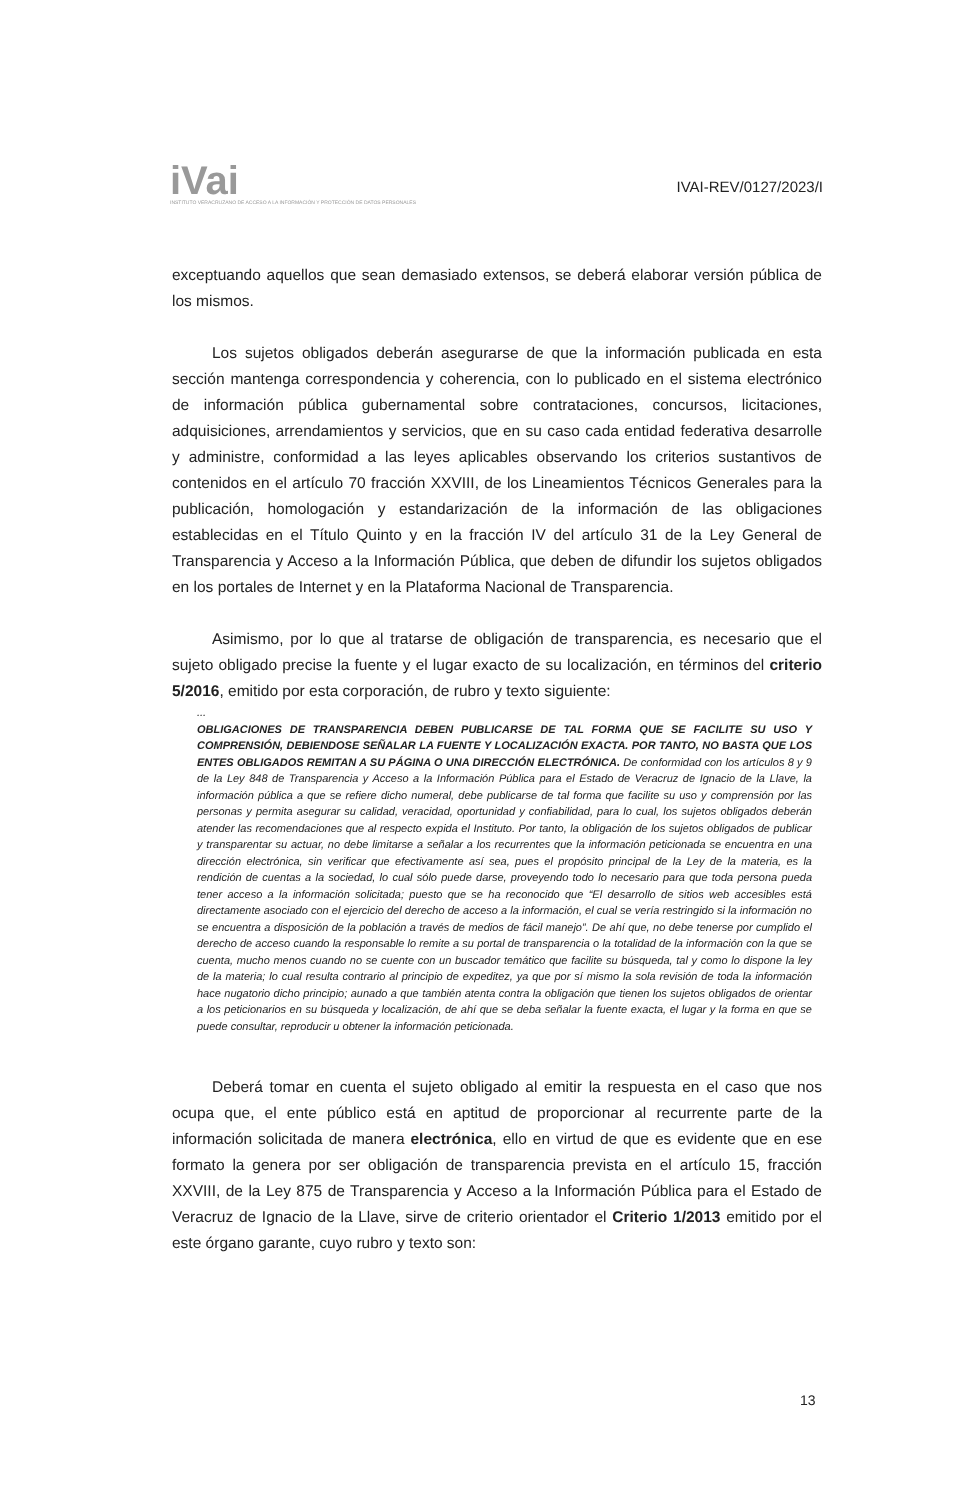iVai
INSTITUTO VERACRUZANO DE ACCESO A LA INFORMACIÓN Y PROTECCIÓN DE DATOS PERSONALES
IVAI-REV/0127/2023/I
exceptuando aquellos que sean demasiado extensos, se deberá elaborar versión pública de los mismos.
Los sujetos obligados deberán asegurarse de que la información publicada en esta sección mantenga correspondencia y coherencia, con lo publicado en el sistema electrónico de información pública gubernamental sobre contrataciones, concursos, licitaciones, adquisiciones, arrendamientos y servicios, que en su caso cada entidad federativa desarrolle y administre, conformidad a las leyes aplicables observando los criterios sustantivos de contenidos en el artículo 70 fracción XXVIII, de los Lineamientos Técnicos Generales para la publicación, homologación y estandarización de la información de las obligaciones establecidas en el Título Quinto y en la fracción IV del artículo 31 de la Ley General de Transparencia y Acceso a la Información Pública, que deben de difundir los sujetos obligados en los portales de Internet y en la Plataforma Nacional de Transparencia.
Asimismo, por lo que al tratarse de obligación de transparencia, es necesario que el sujeto obligado precise la fuente y el lugar exacto de su localización, en términos del criterio 5/2016, emitido por esta corporación, de rubro y texto siguiente:
...
OBLIGACIONES DE TRANSPARENCIA DEBEN PUBLICARSE DE TAL FORMA QUE SE FACILITE SU USO Y COMPRENSIÓN, DEBIENDOSE SEÑALAR LA FUENTE Y LOCALIZACIÓN EXACTA. POR TANTO, NO BASTA QUE LOS ENTES OBLIGADOS REMITAN A SU PÁGINA O UNA DIRECCIÓN ELECTRÓNICA. De conformidad con los artículos 8 y 9 de la Ley 848 de Transparencia y Acceso a la Información Pública para el Estado de Veracruz de Ignacio de la Llave, la información pública a que se refiere dicho numeral, debe publicarse de tal forma que facilite su uso y comprensión por las personas y permita asegurar su calidad, veracidad, oportunidad y confiabilidad, para lo cual, los sujetos obligados deberán atender las recomendaciones que al respecto expida el Instituto. Por tanto, la obligación de los sujetos obligados de publicar y transparentar su actuar, no debe limitarse a señalar a los recurrentes que la información peticionada se encuentra en una dirección electrónica, sin verificar que efectivamente así sea, pues el propósito principal de la Ley de la materia, es la rendición de cuentas a la sociedad, lo cual sólo puede darse, proveyendo todo lo necesario para que toda persona pueda tener acceso a la información solicitada; puesto que se ha reconocido que “El desarrollo de sitios web accesibles está directamente asociado con el ejercicio del derecho de acceso a la información, el cual se vería restringido si la información no se encuentra a disposición de la población a través de medios de fácil manejo”. De ahí que, no debe tenerse por cumplido el derecho de acceso cuando la responsable lo remite a su portal de transparencia o la totalidad de la información con la que se cuenta, mucho menos cuando no se cuente con un buscador temático que facilite su búsqueda, tal y como lo dispone la ley de la materia; lo cual resulta contrario al principio de expeditez, ya que por sí mismo la sola revisión de toda la información hace nugatorio dicho principio; aunado a que también atenta contra la obligación que tienen los sujetos obligados de orientar a los peticionarios en su búsqueda y localización, de ahí que se deba señalar la fuente exacta, el lugar y la forma en que se puede consultar, reproducir u obtener la información peticionada.
Deberá tomar en cuenta el sujeto obligado al emitir la respuesta en el caso que nos ocupa que, el ente público está en aptitud de proporcionar al recurrente parte de la información solicitada de manera electrónica, ello en virtud de que es evidente que en ese formato la genera por ser obligación de transparencia prevista en el artículo 15, fracción XXVIII, de la Ley 875 de Transparencia y Acceso a la Información Pública para el Estado de Veracruz de Ignacio de la Llave, sirve de criterio orientador el Criterio 1/2013 emitido por el este órgano garante, cuyo rubro y texto son:
13